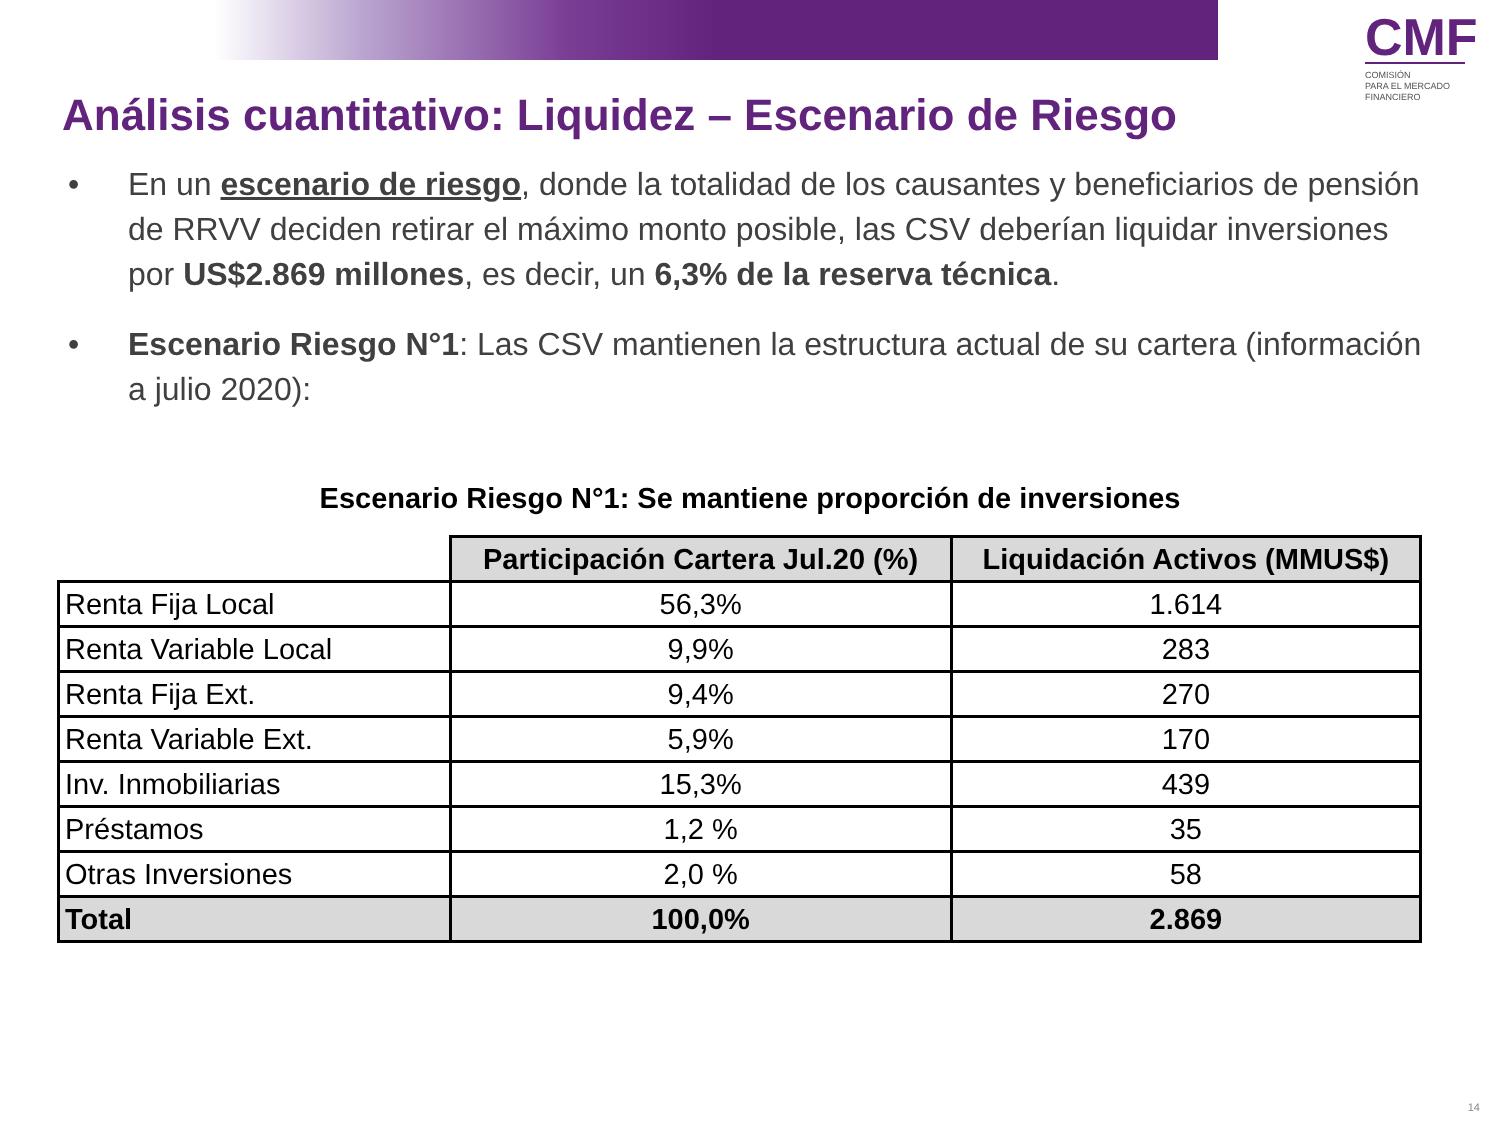CMF
COMISIÓN
PARA EL MERCADO
FINANCIERO
Análisis cuantitativo: Liquidez – Escenario de Riesgo
• En un escenario de riesgo, donde la totalidad de los causantes y beneficiarios de pensión de RRVV deciden retirar el máximo monto posible, las CSV deberían liquidar inversiones por US$2.869 millones, es decir, un 6,3% de la reserva técnica.
• Escenario Riesgo N°1: Las CSV mantienen la estructura actual de su cartera (información a julio 2020):
Escenario Riesgo N°1: Se mantiene proporción de inversiones
| | Participación Cartera Jul.20 (%) | Liquidación Activos (MMUS$) |
| Renta Fija Local | 56,3% | 1.614 |
| Renta Variable Local | 9,9% | 283 |
| Renta Fija Ext. | 9,4% | 270 |
| Renta Variable Ext. | 5,9% | 170 |
| Inv. Inmobiliarias | 15,3% | 439 |
| Préstamos | 1,2 % | 35 |
| Otras Inversiones | 2,0 % | 58 |
| Total | 100,0% | 2.869 |
14